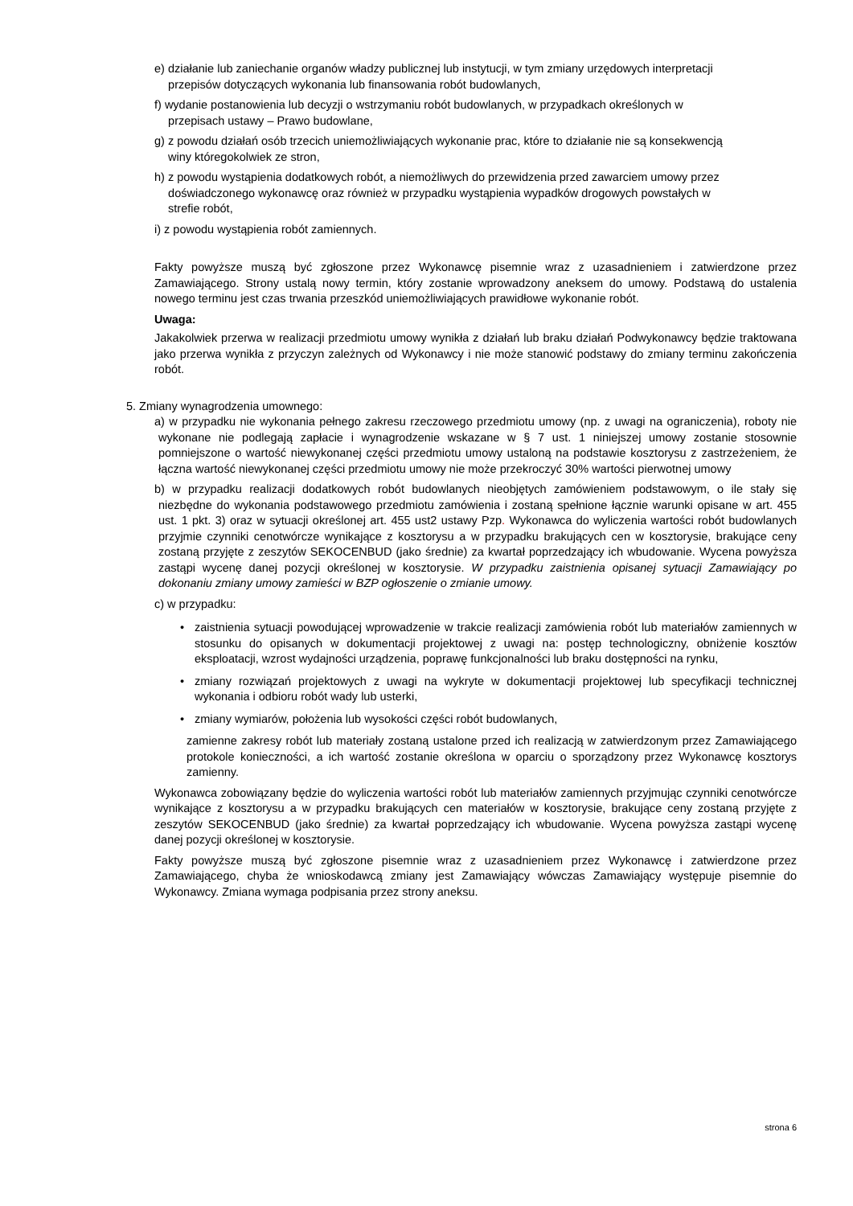e) działanie lub zaniechanie organów władzy publicznej lub instytucji, w tym zmiany urzędowych interpretacji
przepisów dotyczących wykonania lub finansowania robót budowlanych,
f) wydanie postanowienia lub decyzji o wstrzymaniu robót budowlanych, w przypadkach określonych w
przepisach ustawy – Prawo budowlane,
g) z powodu działań osób trzecich uniemożliwiających wykonanie prac, które to działanie nie są konsekwencją
winy któregokolwiek ze stron,
h) z powodu wystąpienia dodatkowych robót, a niemożliwych do przewidzenia przed zawarciem umowy przez
doświadczonego wykonawcę oraz również w przypadku wystąpienia wypadków drogowych powstałych w
strefie robót,
i) z powodu wystąpienia robót zamiennych.
Fakty powyższe muszą być zgłoszone przez Wykonawcę pisemnie wraz z uzasadnieniem i zatwierdzone przez Zamawiającego. Strony ustalą nowy termin, który zostanie wprowadzony aneksem do umowy. Podstawą do ustalenia nowego terminu jest czas trwania przeszkód uniemożliwiających prawidłowe wykonanie robót.
Uwaga:
Jakakolwiek przerwa w realizacji przedmiotu umowy wynikła z działań lub braku działań Podwykonawcy będzie traktowana jako przerwa wynikła z przyczyn zależnych od Wykonawcy i nie może stanowić podstawy do zmiany terminu zakończenia robót.
5. Zmiany wynagrodzenia umownego:
a) w przypadku nie wykonania pełnego zakresu rzeczowego przedmiotu umowy (np. z uwagi na ograniczenia), roboty nie wykonane nie podlegają zapłacie i wynagrodzenie wskazane w § 7 ust. 1 niniejszej umowy zostanie stosownie pomniejszone o wartość niewykonanej części przedmiotu umowy ustaloną na podstawie kosztorysu z zastrzeżeniem, że łączna wartość niewykonanej części przedmiotu umowy nie może przekroczyć 30% wartości pierwotnej umowy
b) w przypadku realizacji dodatkowych robót budowlanych nieobjętych zamówieniem podstawowym, o ile stały się niezbędne do wykonania podstawowego przedmiotu zamówienia i zostaną spełnione łącznie warunki opisane w art. 455 ust. 1 pkt. 3) oraz w sytuacji określonej art. 455 ust2 ustawy Pzp. Wykonawca do wyliczenia wartości robót budowlanych przyjmie czynniki cenotwórcze wynikające z kosztorysu a w przypadku brakujących cen w kosztorysie, brakujące ceny zostaną przyjęte z zeszytów SEKOCENBUD (jako średnie) za kwartał poprzedzający ich wbudowanie. Wycena powyższa zastąpi wycenę danej pozycji określonej w kosztorysie. W przypadku zaistnienia opisanej sytuacji Zamawiający po dokonaniu zmiany umowy zamieści w BZP ogłoszenie o zmianie umowy.
c) w przypadku:
• zaistnienia sytuacji powodującej wprowadzenie w trakcie realizacji zamówienia robót lub materiałów zamiennych w stosunku do opisanych w dokumentacji projektowej z uwagi na: postęp technologiczny, obniżenie kosztów eksploatacji, wzrost wydajności urządzenia, poprawę funkcjonalności lub braku dostępności na rynku,
• zmiany rozwiązań projektowych z uwagi na wykryte w dokumentacji projektowej lub specyfikacji technicznej wykonania i odbioru robót wady lub usterki,
• zmiany wymiarów, położenia lub wysokości części robót budowlanych,
zamienne zakresy robót lub materiały zostaną ustalone przed ich realizacją w zatwierdzonym przez Zamawiającego protokole konieczności, a ich wartość zostanie określona w oparciu o sporządzony przez Wykonawcę kosztorys zamienny.
Wykonawca zobowiązany będzie do wyliczenia wartości robót lub materiałów zamiennych przyjmując czynniki cenotwórcze wynikające z kosztorysu a w przypadku brakujących cen materiałów w kosztorysie, brakujące ceny zostaną przyjęte z zeszytów SEKOCENBUD (jako średnie) za kwartał poprzedzający ich wbudowanie. Wycena powyższa zastąpi wycenę danej pozycji określonej w kosztorysie.
Fakty powyższe muszą być zgłoszone pisemnie wraz z uzasadnieniem przez Wykonawcę i zatwierdzone przez Zamawiającego, chyba że wnioskodawcą zmiany jest Zamawiający wówczas Zamawiający występuje pisemnie do Wykonawcy. Zmiana wymaga podpisania przez strony aneksu.
strona 6